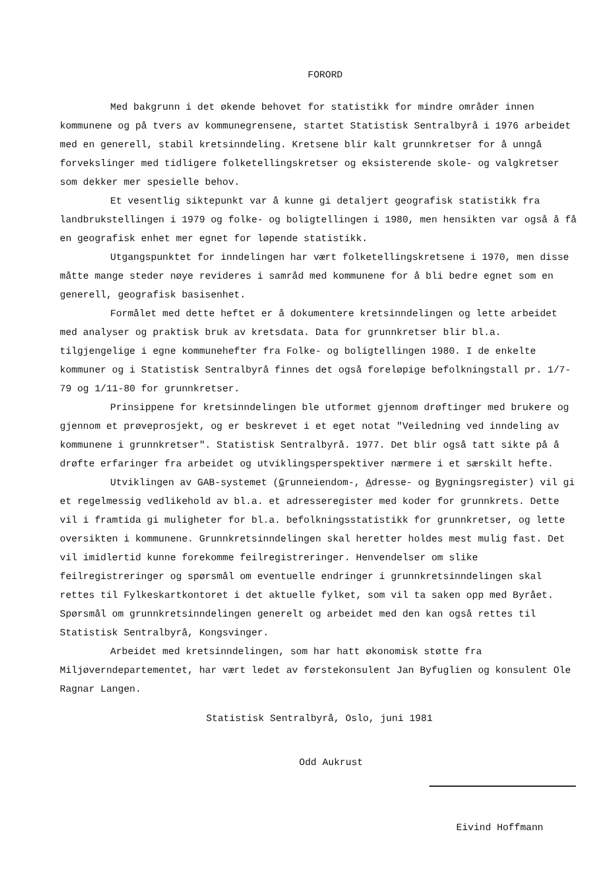FORORD
Med bakgrunn i det økende behovet for statistikk for mindre områder innen kommunene og på tvers av kommunegrensene, startet Statistisk Sentralbyrå i 1976 arbeidet med en generell, stabil kretsinndeling. Kretsene blir kalt grunnkretser for å unngå forvekslinger med tidligere folketellingskretser og eksisterende skole- og valgkretser som dekker mer spesielle behov.
Et vesentlig siktepunkt var å kunne gi detaljert geografisk statistikk fra landbrukstellingen i 1979 og folke- og boligtellingen i 1980, men hensikten var også å få en geografisk enhet mer egnet for løpende statistikk.
Utgangspunktet for inndelingen har vært folketellingskretsene i 1970, men disse måtte mange steder nøye revideres i samråd med kommunene for å bli bedre egnet som en generell, geografisk basisenhet.
Formålet med dette heftet er å dokumentere kretsinndelingen og lette arbeidet med analyser og praktisk bruk av kretsdata. Data for grunnkretser blir bl.a. tilgjengelige i egne kommunehefter fra Folke- og boligtellingen 1980. I de enkelte kommuner og i Statistisk Sentralbyrå finnes det også foreløpige befolkningstall pr. 1/7-79 og 1/11-80 for grunnkretser.
Prinsippene for kretsinndelingen ble utformet gjennom drøftinger med brukere og gjennom et prøveprosjekt, og er beskrevet i et eget notat "Veiledning ved inndeling av kommunene i grunnkretser". Statistisk Sentralbyrå. 1977. Det blir også tatt sikte på å drøfte erfaringer fra arbeidet og utviklingsperspektiver nærmere i et særskilt hefte.
Utviklingen av GAB-systemet (Grunneiendom-, Adresse- og Bygningsregister) vil gi et regelmessig vedlikehold av bl.a. et adresseregister med koder for grunnkrets. Dette vil i framtida gi muligheter for bl.a. befolkningsstatistikk for grunnkretser, og lette oversikten i kommunene. Grunnkretsinndelingen skal heretter holdes mest mulig fast. Det vil imidlertid kunne forekomme feilregistreringer. Henvendelser om slike feilregistreringer og spørsmål om eventuelle endringer i grunnkretsinndelingen skal rettes til Fylkeskartkontoret i det aktuelle fylket, som vil ta saken opp med Byrået. Spørsmål om grunnkretsinndelingen generelt og arbeidet med den kan også rettes til Statistisk Sentralbyrå, Kongsvinger.
Arbeidet med kretsinndelingen, som har hatt økonomisk støtte fra Miljøverndepartementet, har vært ledet av førstekonsulent Jan Byfuglien og konsulent Ole Ragnar Langen.
Statistisk Sentralbyrå, Oslo, juni 1981
Odd Aukrust
Eivind Hoffmann